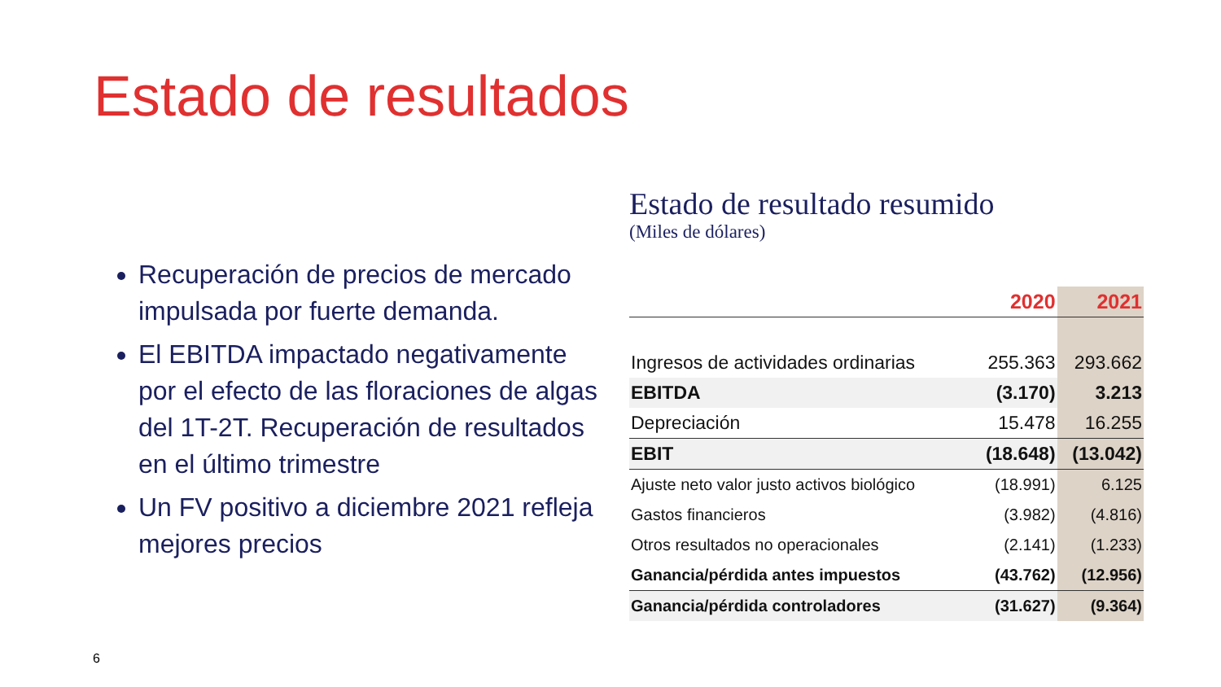Estado de resultados
Recuperación de precios de mercado impulsada por fuerte demanda.
El EBITDA impactado negativamente por el efecto de las floraciones de algas del 1T-2T. Recuperación de resultados en el último trimestre
Un FV positivo a diciembre 2021 refleja mejores precios
Estado de resultado resumido
(Miles de dólares)
| | 2020 | 2021 |
| --- | --- | --- |
| Ingresos de actividades ordinarias | 255.363 | 293.662 |
| EBITDA | (3.170) | 3.213 |
| Depreciación | 15.478 | 16.255 |
| EBIT | (18.648) | (13.042) |
| Ajuste neto valor justo activos biológico | (18.991) | 6.125 |
| Gastos financieros | (3.982) | (4.816) |
| Otros resultados no operacionales | (2.141) | (1.233) |
| Ganancia/pérdida antes impuestos | (43.762) | (12.956) |
| Ganancia/pérdida controladores | (31.627) | (9.364) |
6